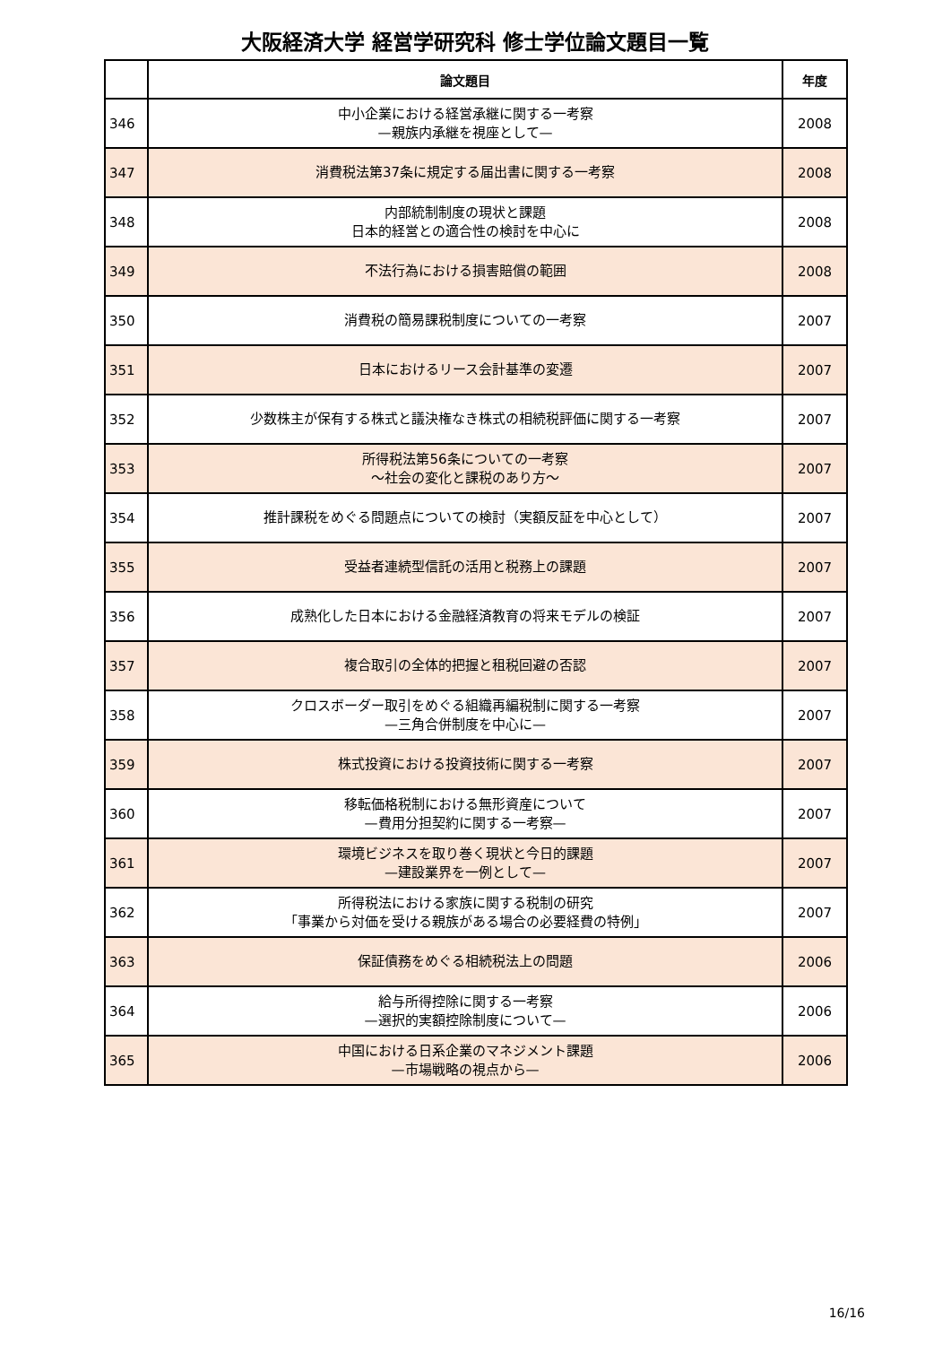大阪経済大学 経営学研究科 修士学位論文題目一覧
| | 論文題目 | 年度 |
| --- | --- | --- |
| 346 | 中小企業における経営承継に関する一考察 —親族内承継を視座として— | 2008 |
| 347 | 消費税法第37条に規定する届出書に関する一考察 | 2008 |
| 348 | 内部統制制度の現状と課題 日本的経営との適合性の検討を中心に | 2008 |
| 349 | 不法行為における損害賠償の範囲 | 2008 |
| 350 | 消費税の簡易課税制度についての一考察 | 2007 |
| 351 | 日本におけるリース会計基準の変遷 | 2007 |
| 352 | 少数株主が保有する株式と議決権なき株式の相続税評価に関する一考察 | 2007 |
| 353 | 所得税法第56条についての一考察 ～社会の変化と課税のあり方～ | 2007 |
| 354 | 推計課税をめぐる問題点についての検討（実額反証を中心として） | 2007 |
| 355 | 受益者連続型信託の活用と税務上の課題 | 2007 |
| 356 | 成熟化した日本における金融経済教育の将来モデルの検証 | 2007 |
| 357 | 複合取引の全体的把握と租税回避の否認 | 2007 |
| 358 | クロスボーダー取引をめぐる組織再編税制に関する一考察 —三角合併制度を中心に— | 2007 |
| 359 | 株式投資における投資技術に関する一考察 | 2007 |
| 360 | 移転価格税制における無形資産について —費用分担契約に関する一考察— | 2007 |
| 361 | 環境ビジネスを取り巻く現状と今日的課題 —建設業界を一例として— | 2007 |
| 362 | 所得税法における家族に関する税制の研究 「事業から対価を受ける親族がある場合の必要経費の特例」 | 2007 |
| 363 | 保証債務をめぐる相続税法上の問題 | 2006 |
| 364 | 給与所得控除に関する一考察 —選択的実額控除制度について— | 2006 |
| 365 | 中国における日系企業のマネジメント課題 —市場戦略の視点から— | 2006 |
16/16